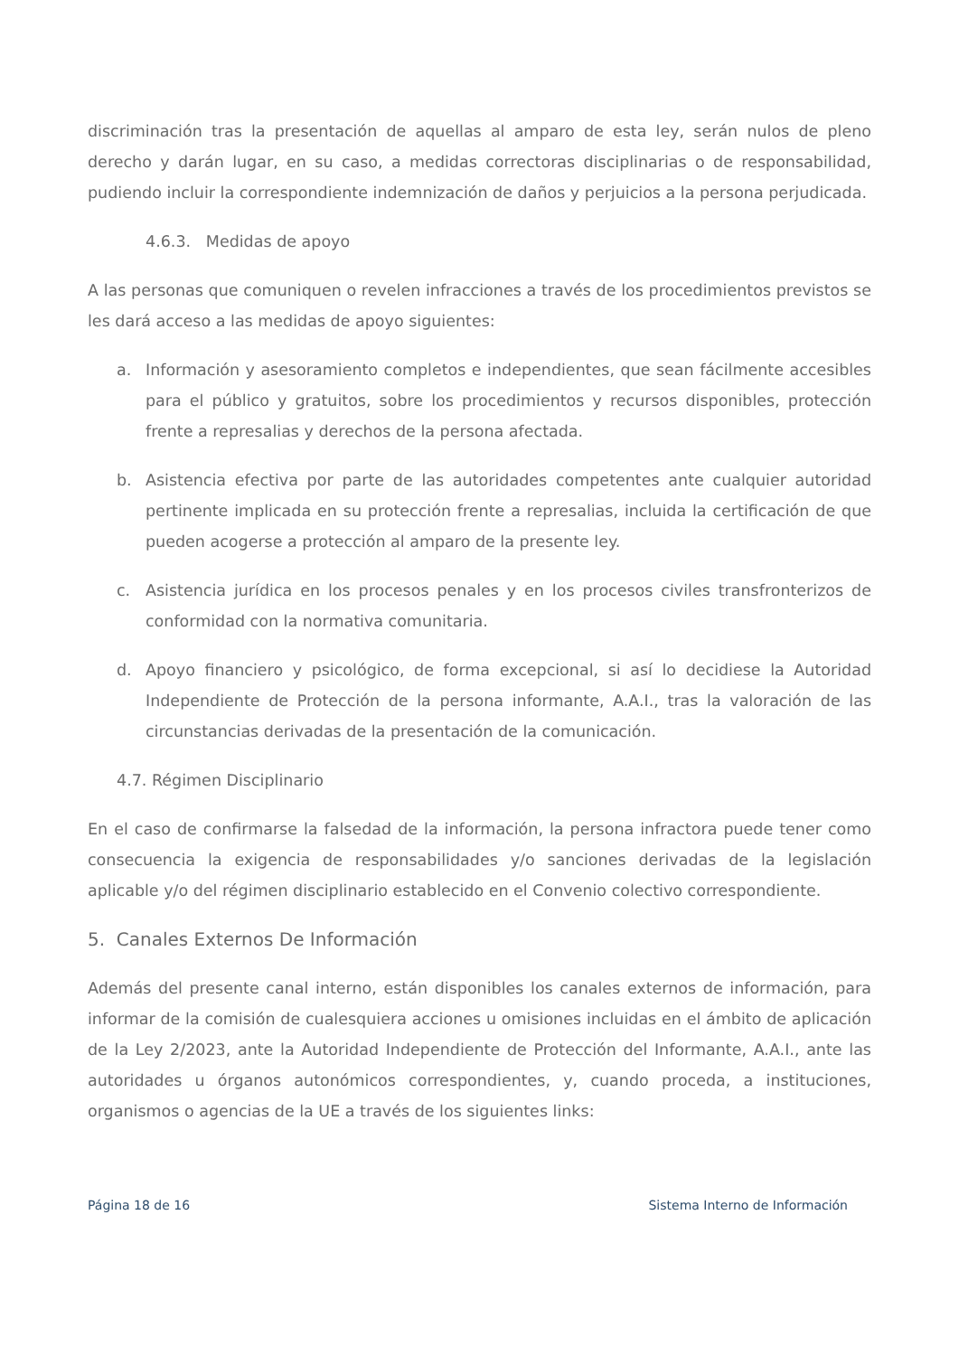discriminación tras la presentación de aquellas al amparo de esta ley, serán nulos de pleno derecho y darán lugar, en su caso, a medidas correctoras disciplinarias o de responsabilidad, pudiendo incluir la correspondiente indemnización de daños y perjuicios a la persona perjudicada.
4.6.3. Medidas de apoyo
A las personas que comuniquen o revelen infracciones a través de los procedimientos previstos se les dará acceso a las medidas de apoyo siguientes:
a. Información y asesoramiento completos e independientes, que sean fácilmente accesibles para el público y gratuitos, sobre los procedimientos y recursos disponibles, protección frente a represalias y derechos de la persona afectada.
b. Asistencia efectiva por parte de las autoridades competentes ante cualquier autoridad pertinente implicada en su protección frente a represalias, incluida la certificación de que pueden acogerse a protección al amparo de la presente ley.
c. Asistencia jurídica en los procesos penales y en los procesos civiles transfronterizos de conformidad con la normativa comunitaria.
d. Apoyo financiero y psicológico, de forma excepcional, si así lo decidiese la Autoridad Independiente de Protección de la persona informante, A.A.I., tras la valoración de las circunstancias derivadas de la presentación de la comunicación.
4.7. Régimen Disciplinario
En el caso de confirmarse la falsedad de la información, la persona infractora puede tener como consecuencia la exigencia de responsabilidades y/o sanciones derivadas de la legislación aplicable y/o del régimen disciplinario establecido en el Convenio colectivo correspondiente.
5. Canales Externos De Información
Además del presente canal interno, están disponibles los canales externos de información, para informar de la comisión de cualesquiera acciones u omisiones incluidas en el ámbito de aplicación de la Ley 2/2023, ante la Autoridad Independiente de Protección del Informante, A.A.I., ante las autoridades u órganos autonómicos correspondientes, y, cuando proceda, a instituciones, organismos o agencias de la UE a través de los siguientes links:
Página 18 de 16 Sistema Interno de Información